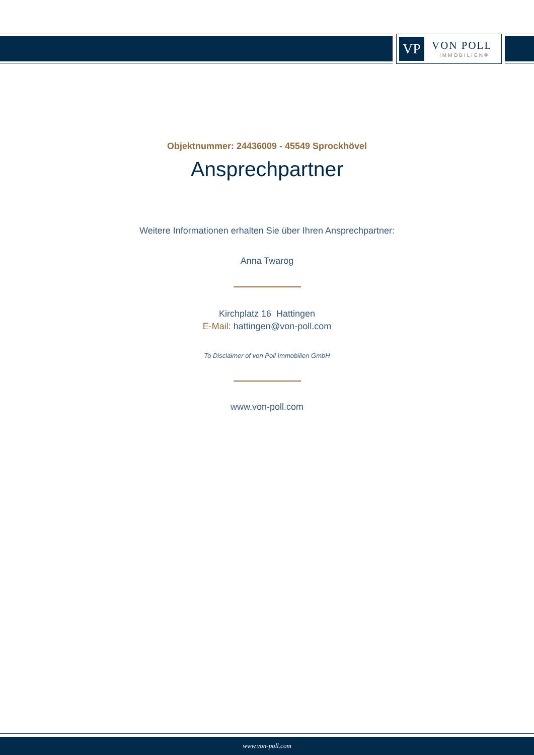VP VON POLL
IMMOBILIEN®
Objektnummer: 24436009 - 45549 Sprockhövel
Ansprechpartner
Weitere Informationen erhalten Sie über Ihren Ansprechpartner:
Anna Twarog
Kirchplatz 16 Hattingen
E-Mail: hattingen@von-poll.com
To Disclaimer of von Poll Immobilien GmbH
www.von-poll.com
www.von-poll.com